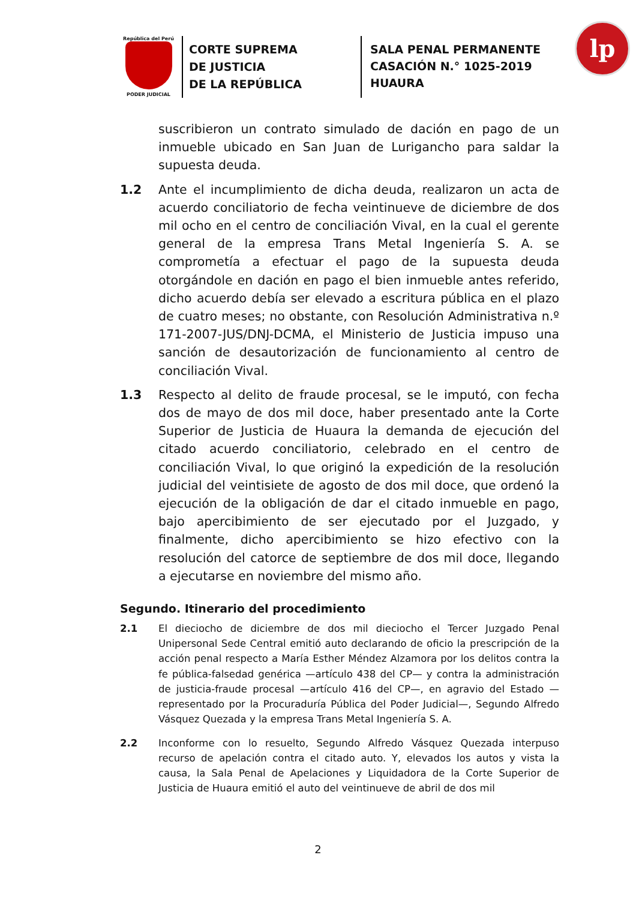República del Perú
PODER JUDICIAL
CORTE SUPREMA
DE JUSTICIA
DE LA REPÚBLICA
SALA PENAL PERMANENTE
CASACIÓN N.° 1025-2019
HUAURA
lp
suscribieron un contrato simulado de dación en pago de un inmueble ubicado en San Juan de Lurigancho para saldar la supuesta deuda.
1.2 Ante el incumplimiento de dicha deuda, realizaron un acta de acuerdo conciliatorio de fecha veintinueve de diciembre de dos mil ocho en el centro de conciliación Vival, en la cual el gerente general de la empresa Trans Metal Ingeniería S. A. se comprometía a efectuar el pago de la supuesta deuda otorgándole en dación en pago el bien inmueble antes referido, dicho acuerdo debía ser elevado a escritura pública en el plazo de cuatro meses; no obstante, con Resolución Administrativa n.º 171-2007-JUS/DNJ-DCMA, el Ministerio de Justicia impuso una sanción de desautorización de funcionamiento al centro de conciliación Vival.
1.3 Respecto al delito de fraude procesal, se le imputó, con fecha dos de mayo de dos mil doce, haber presentado ante la Corte Superior de Justicia de Huaura la demanda de ejecución del citado acuerdo conciliatorio, celebrado en el centro de conciliación Vival, lo que originó la expedición de la resolución judicial del veintisiete de agosto de dos mil doce, que ordenó la ejecución de la obligación de dar el citado inmueble en pago, bajo apercibimiento de ser ejecutado por el Juzgado, y finalmente, dicho apercibimiento se hizo efectivo con la resolución del catorce de septiembre de dos mil doce, llegando a ejecutarse en noviembre del mismo año.
Segundo. Itinerario del procedimiento
2.1 El dieciocho de diciembre de dos mil dieciocho el Tercer Juzgado Penal Unipersonal Sede Central emitió auto declarando de oficio la prescripción de la acción penal respecto a María Esther Méndez Alzamora por los delitos contra la fe pública-falsedad genérica —artículo 438 del CP— y contra la administración de justicia-fraude procesal —artículo 416 del CP—, en agravio del Estado —representado por la Procuraduría Pública del Poder Judicial—, Segundo Alfredo Vásquez Quezada y la empresa Trans Metal Ingeniería S. A.
2.2 Inconforme con lo resuelto, Segundo Alfredo Vásquez Quezada interpuso recurso de apelación contra el citado auto. Y, elevados los autos y vista la causa, la Sala Penal de Apelaciones y Liquidadora de la Corte Superior de Justicia de Huaura emitió el auto del veintinueve de abril de dos mil
2